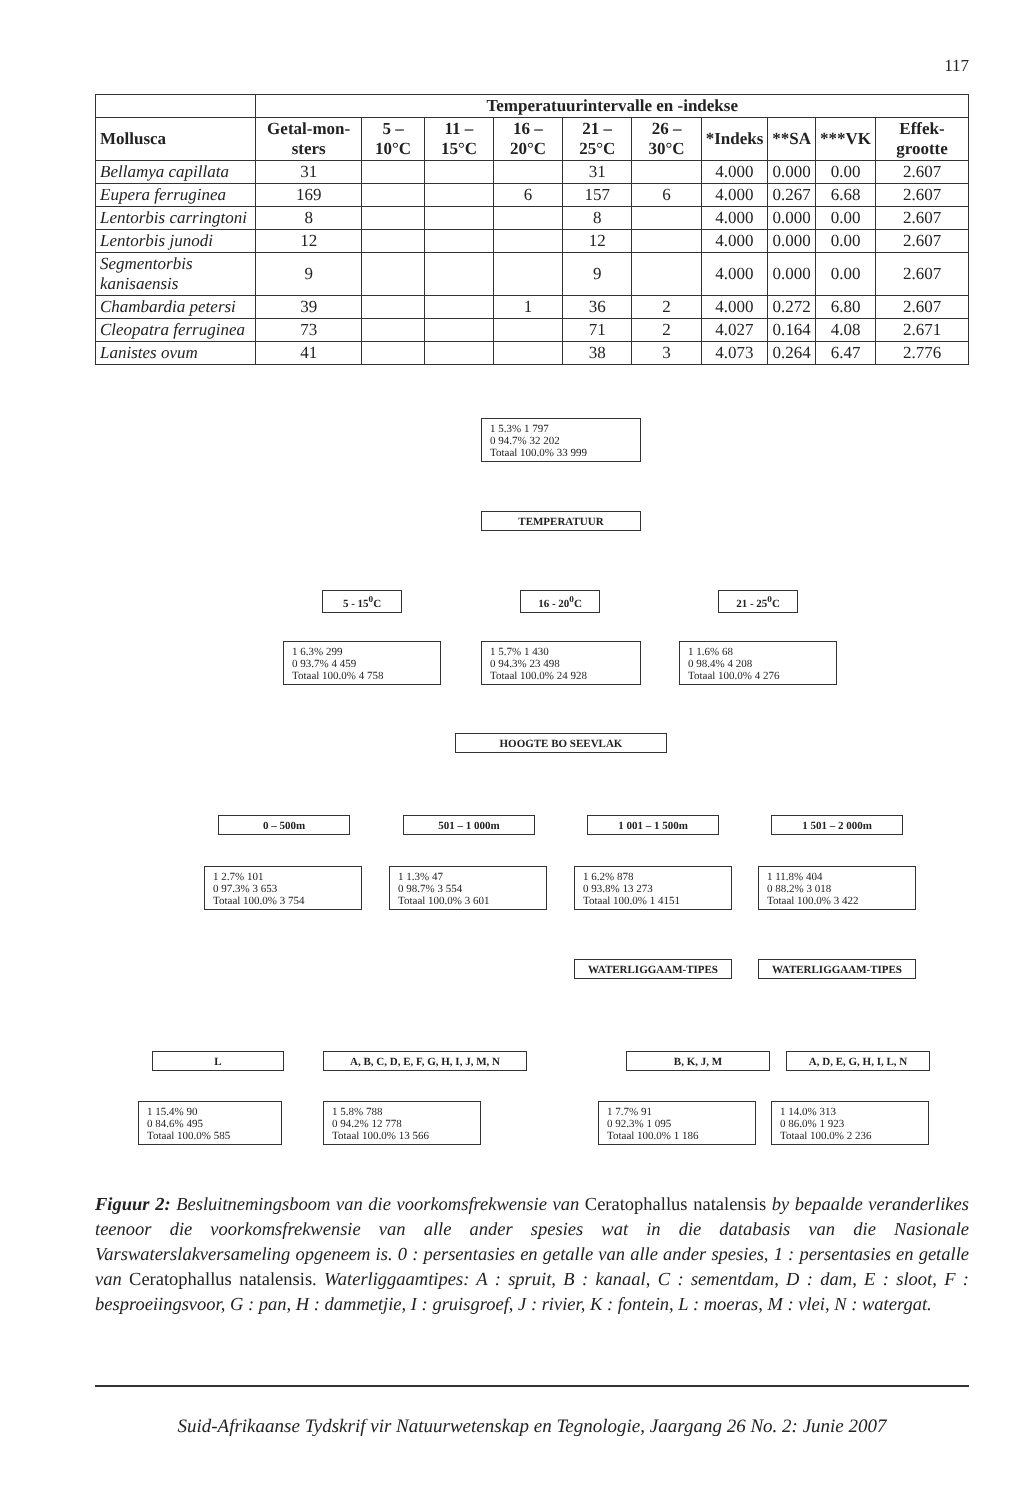117
| | Temperatuurintervalle en -indekse | | | | | | | | | |
| --- | --- | --- | --- | --- | --- | --- | --- | --- | --- | --- |
| Mollusca | Getal-mon-sters | 5 – 10°C | 11 – 15°C | 16 – 20°C | 21 – 25°C | 26 – 30°C | *Indeks | **SA | ***VK | Effek-grootte |
| Bellamya capillata | 31 | | | | 31 | | 4.000 | 0.000 | 0.00 | 2.607 |
| Eupera ferruginea | 169 | | | 6 | 157 | 6 | 4.000 | 0.267 | 6.68 | 2.607 |
| Lentorbis carringtoni | 8 | | | | 8 | | 4.000 | 0.000 | 0.00 | 2.607 |
| Lentorbis junodi | 12 | | | | 12 | | 4.000 | 0.000 | 0.00 | 2.607 |
| Segmentorbis kanisaensis | 9 | | | | 9 | | 4.000 | 0.000 | 0.00 | 2.607 |
| Chambardia petersi | 39 | | | 1 | 36 | 2 | 4.000 | 0.272 | 6.80 | 2.607 |
| Cleopatra ferruginea | 73 | | | | 71 | 2 | 4.027 | 0.164 | 4.08 | 2.671 |
| Lanistes ovum | 41 | | | | 38 | 3 | 4.073 | 0.264 | 6.47 | 2.776 |
1 5.3% 1 797
0 94.7% 32 202
Totaal 100.0% 33 999
TEMPERATUUR
5 - 15<sup>0</sup>C 16 - 20<sup>0</sup>C 21 - 25<sup>0</sup>C
1 6.3% 299
0 93.7% 4 459
Totaal 100.0% 4 758
1 5.7% 1 430
0 94.3% 23 498
Totaal 100.0% 24 928
1 1.6% 68
0 98.4% 4 208
Totaal 100.0% 4 276
HOOGTE BO SEEVLAK
0 – 500m 501 – 1 000m 1 001 – 1 500m 1 501 – 2 000m
1 2.7% 101
0 97.3% 3 653
Totaal 100.0% 3 754
1 1.3% 47
0 98.7% 3 554
Totaal 100.0% 3 601
1 6.2% 878
0 93.8% 13 273
Totaal 100.0% 1 4151
1 11.8% 404
0 88.2% 3 018
Totaal 100.0% 3 422
WATERLIGGAAM-TIPES WATERLIGGAAM-TIPES
L
A, B, C, D, E, F, G, H, I, J, M, N
B, K, J, M
A, D, E, G, H, I, L, N
1 15.4% 90
0 84.6% 495
Totaal 100.0% 585
1 5.8% 788
0 94.2% 12 778
Totaal 100.0% 13 566
1 7.7% 91
0 92.3% 1 095
Totaal 100.0% 1 186
1 14.0% 313
0 86.0% 1 923
Totaal 100.0% 2 236
Figuur 2: Besluitnemingsboom van die voorkomsfrekwensie van Ceratophallus natalensis by bepaalde veranderlikes teenoor die voorkomsfrekwensie van alle ander spesies wat in die databasis van die Nasionale Varswaterslakversameling opgeneem is. 0 : persentasies en getalle van alle ander spesies, 1 : persentasies en getalle van Ceratophallus natalensis. Waterliggaamtipes: A : spruit, B : kanaal, C : sementdam, D : dam, E : sloot, F : besproeiingsvoor, G : pan, H : dammetjie, I : gruisgroef, J : rivier, K : fontein, L : moeras, M : vlei, N : watergat.
Suid-Afrikaanse Tydskrif vir Natuurwetenskap en Tegnologie, Jaargang 26 No. 2: Junie 2007